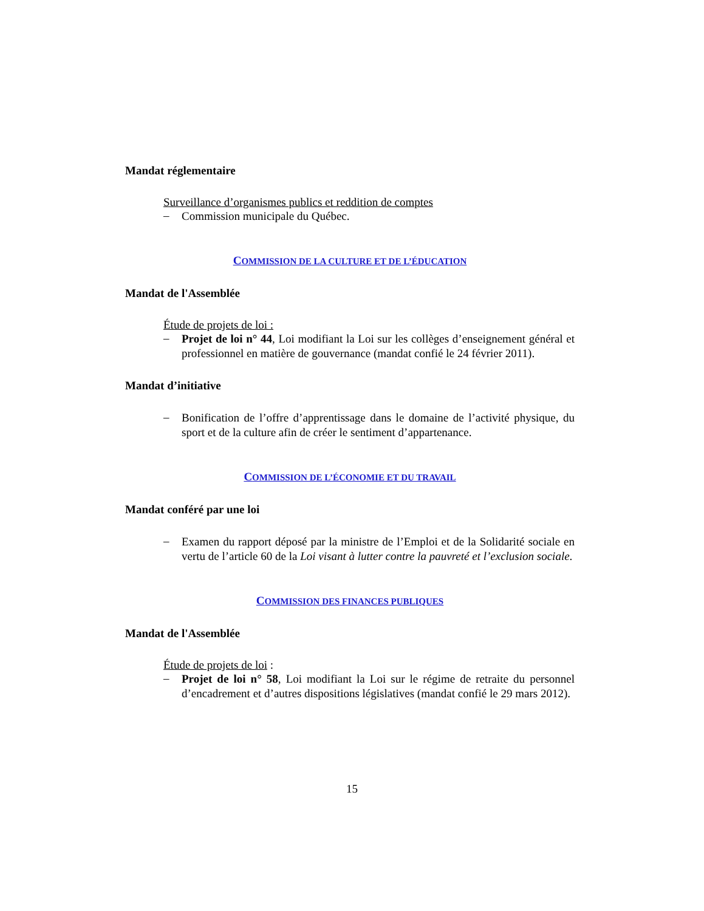Mandat réglementaire
Surveillance d’organismes publics et reddition de comptes
– Commission municipale du Québec.
COMMISSION DE LA CULTURE ET DE L’ÉDUCATION
Mandat de l'Assemblée
Étude de projets de loi :
– Projet de loi n° 44, Loi modifiant la Loi sur les collèges d’enseignement général et professionnel en matière de gouvernance (mandat confié le 24 février 2011).
Mandat d’initiative
– Bonification de l’offre d’apprentissage dans le domaine de l’activité physique, du sport et de la culture afin de créer le sentiment d’appartenance.
COMMISSION DE L’ÉCONOMIE ET DU TRAVAIL
Mandat conféré par une loi
– Examen du rapport déposé par la ministre de l’Emploi et de la Solidarité sociale en vertu de l’article 60 de la Loi visant à lutter contre la pauvreté et l’exclusion sociale.
COMMISSION DES FINANCES PUBLIQUES
Mandat de l'Assemblée
Étude de projets de loi :
– Projet de loi n° 58, Loi modifiant la Loi sur le régime de retraite du personnel d’encadrement et d’autres dispositions législatives (mandat confié le 29 mars 2012).
15